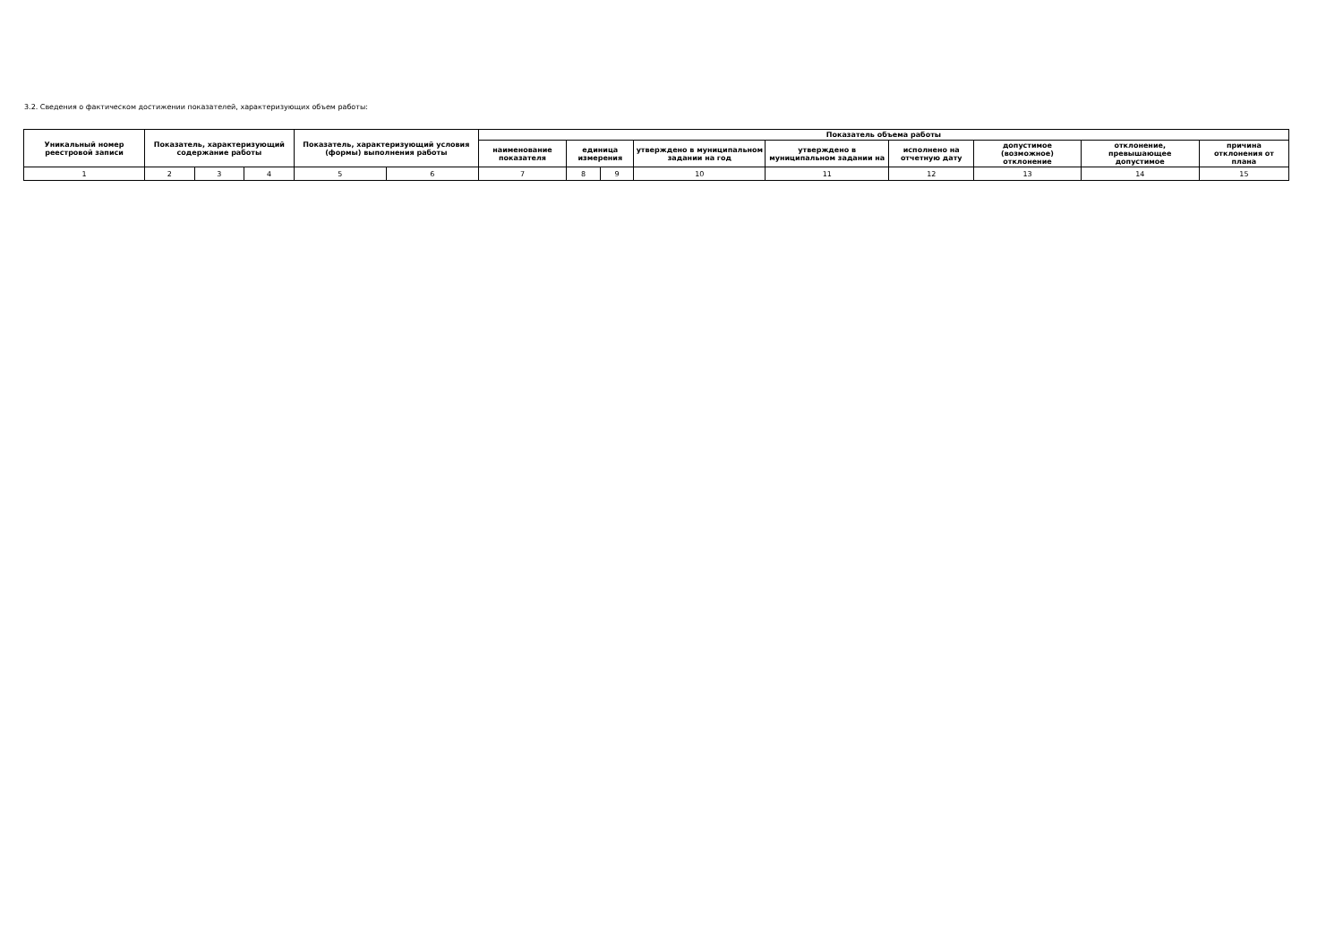3.2. Сведения о фактическом достижении показателей, характеризующих объем работы:
| Уникальный номер реестровой записи | Показатель, характеризующий содержание работы | | | Показатель, характеризующий условия (формы) выполнения работы | | Показатель объема работы | | | | | | | | |
| --- | --- | --- | --- | --- | --- | --- | --- | --- | --- | --- | --- | --- | --- | --- |
| | | | | | | наименование показателя | единица измерения | | утверждено в муниципальном задании на год | утверждено в муниципальном задании на | исполнено на отчетную дату | допустимое (возможное) отклонение | отклонение, превышающее допустимое | причина отклонения от плана |
| 1 | 2 | 3 | 4 | 5 | 6 | 7 | 8 | 9 | 10 | 11 | 12 | 13 | 14 | 15 |